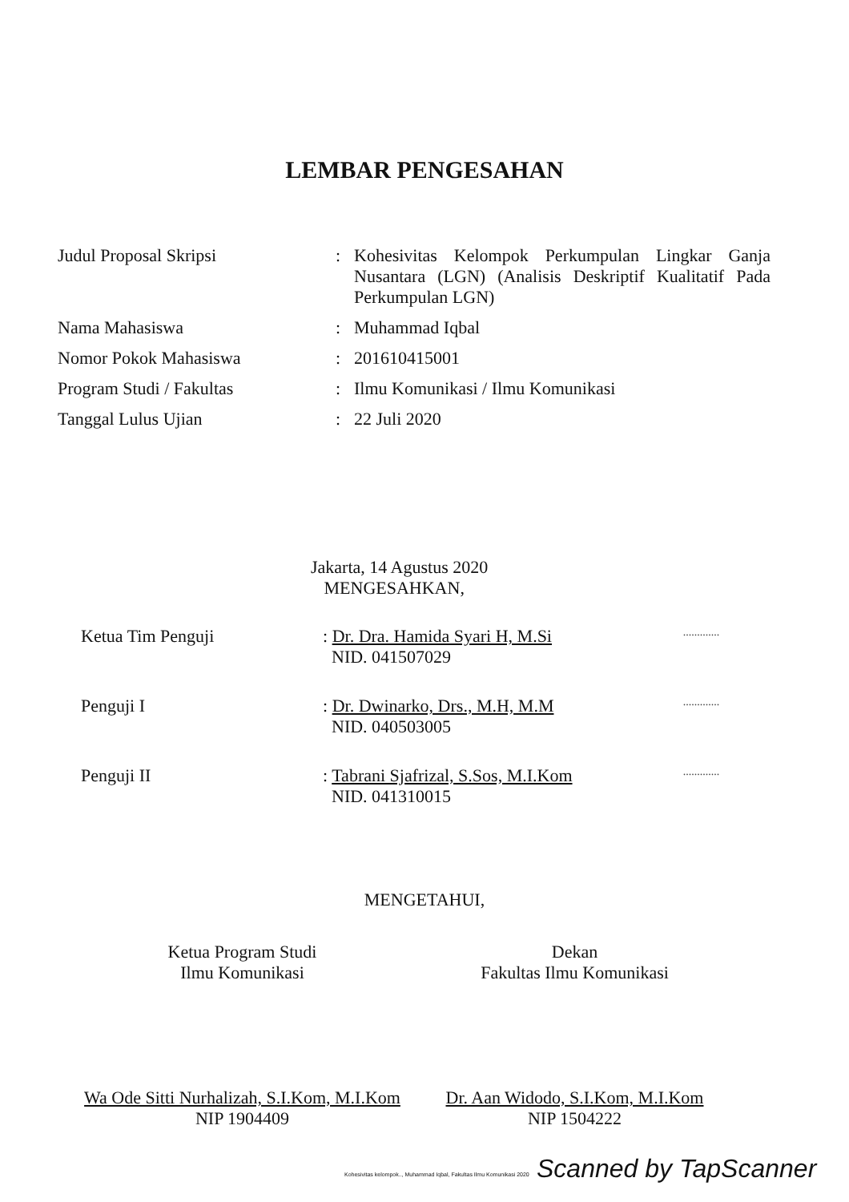LEMBAR PENGESAHAN
| Judul Proposal Skripsi | : | Kohesivitas Kelompok Perkumpulan Lingkar Ganja Nusantara (LGN) (Analisis Deskriptif Kualitatif Pada Perkumpulan LGN) |
| Nama Mahasiswa | : | Muhammad Iqbal |
| Nomor Pokok Mahasiswa | : | 201610415001 |
| Program Studi / Fakultas | : | Ilmu Komunikasi / Ilmu Komunikasi |
| Tanggal Lulus Ujian | : | 22 Juli 2020 |
Jakarta, 14 Agustus 2020
MENGESAHKAN,
| Ketua Tim Penguji | : Dr. Dra. Hamida Syari H, M.Si NID. 041507029 | ............. |
| Penguji I | : Dr. Dwinarko, Drs., M.H, M.M NID. 040503005 | ............. |
| Penguji II | : Tabrani Sjafrizal, S.Sos, M.I.Kom NID. 041310015 | ............. |
MENGETAHUI,
Ketua Program Studi
Ilmu Komunikasi
Wa Ode Sitti Nurhalizah, S.I.Kom, M.I.Kom
NIP 1904409
Dekan
Fakultas Ilmu Komunikasi
Dr. Aan Widodo, S.I.Kom, M.I.Kom
NIP 1504222
Kohesivitas kelompok.., Muhammad Iqbal, Fakultas Ilmu Komunikasi 2020
Scanned by TapScanner